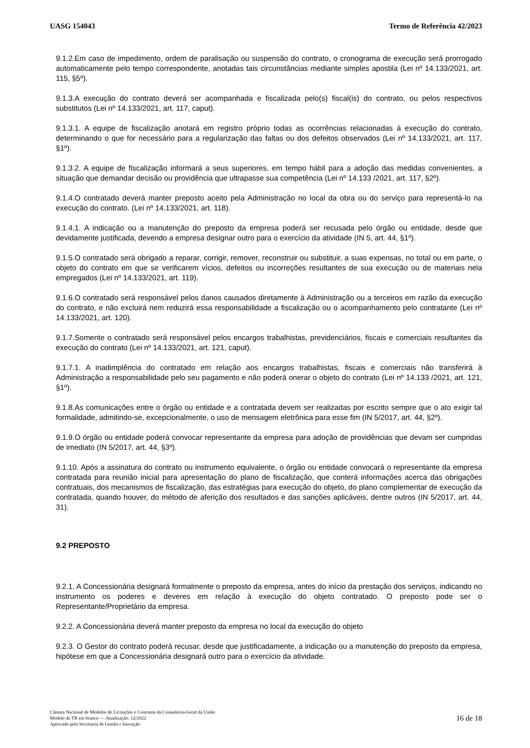UASG 154043 Termo de Referência 42/2023
9.1.2.Em caso de impedimento, ordem de paralisação ou suspensão do contrato, o cronograma de execução será prorrogado automaticamente pelo tempo correspondente, anotadas tais circunstâncias mediante simples apostila (Lei nº 14.133/2021, art. 115, §5º).
9.1.3.A execução do contrato deverá ser acompanhada e fiscalizada pelo(s) fiscal(is) do contrato, ou pelos respectivos substitutos (Lei nº 14.133/2021, art. 117, caput).
9.1.3.1. A equipe de fiscalização anotará em registro próprio todas as ocorrências relacionadas à execução do contrato, determinando o que for necessário para a regularização das faltas ou dos defeitos observados (Lei nº 14.133/2021, art. 117, §1º).
9.1.3.2. A equipe de fiscalização informará a seus superiores, em tempo hábil para a adoção das medidas convenientes, a situação que demandar decisão ou providência que ultrapasse sua competência (Lei nº 14.133 /2021, art. 117, §2º).
9.1.4.O contratado deverá manter preposto aceito pela Administração no local da obra ou do serviço para representá-lo na execução do contrato. (Lei nº 14.133/2021, art. 118).
9.1.4.1. A indicação ou a manutenção do preposto da empresa poderá ser recusada pelo órgão ou entidade, desde que devidamente justificada, devendo a empresa designar outro para o exercício da atividade (IN 5, art. 44, §1º).
9.1.5.O contratado será obrigado a reparar, corrigir, remover, reconstruir ou substituir, a suas expensas, no total ou em parte, o objeto do contrato em que se verificarem vícios, defeitos ou incorreções resultantes de sua execução ou de materiais nela empregados (Lei nº 14.133/2021, art. 119).
9.1.6.O contratado será responsável pelos danos causados diretamente à Administração ou a terceiros em razão da execução do contrato, e não excluirá nem reduzirá essa responsabilidade a fiscalização ou o acompanhamento pelo contratante (Lei nº 14.133/2021, art. 120).
9.1.7.Somente o contratado será responsável pelos encargos trabalhistas, previdenciários, fiscais e comerciais resultantes da execução do contrato (Lei nº 14.133/2021, art. 121, caput).
9.1.7.1. A inadimplência do contratado em relação aos encargos trabalhistas, fiscais e comerciais não transferirá à Administração a responsabilidade pelo seu pagamento e não poderá onerar o objeto do contrato (Lei nº 14.133 /2021, art. 121, §1º).
9.1.8.As comunicações entre o órgão ou entidade e a contratada devem ser realizadas por escrito sempre que o ato exigir tal formalidade, admitindo-se, excepcionalmente, o uso de mensagem eletrônica para esse fim (IN 5/2017, art. 44, §2º).
9.1.9.O órgão ou entidade poderá convocar representante da empresa para adoção de providências que devam ser cumpridas de imediato (IN 5/2017, art. 44, §3º).
9.1.10. Após a assinatura do contrato ou instrumento equivalente, o órgão ou entidade convocará o representante da empresa contratada para reunião inicial para apresentação do plano de fiscalização, que conterá informações acerca das obrigações contratuais, dos mecanismos de fiscalização, das estratégias para execução do objeto, do plano complementar de execução da contratada, quando houver, do método de aferição dos resultados e das sanções aplicáveis, dentre outros (IN 5/2017, art. 44, 31).
9.2 PREPOSTO
9.2.1. A Concessionária designará formalmente o preposto da empresa, antes do início da prestação dos serviços, indicando no instrumento os poderes e deveres em relação à execução do objeto contratado. O preposto pode ser o Representante/Proprietário da empresa.
9.2.2. A Concessionária deverá manter preposto da empresa no local da execução do objeto
9.2.3. O Gestor do contrato poderá recusar, desde que justificadamente, a indicação ou a manutenção do preposto da empresa, hipótese em que a Concessionária designará outro para o exercício da atividade.
Câmara Nacional de Modelos de Licitações e Contratos da Consultoria-Geral da União
Modelo de TR em branco — Atualização: 12/2022
Aprovado pela Secretaria de Gestão e Inovação
16 de 18